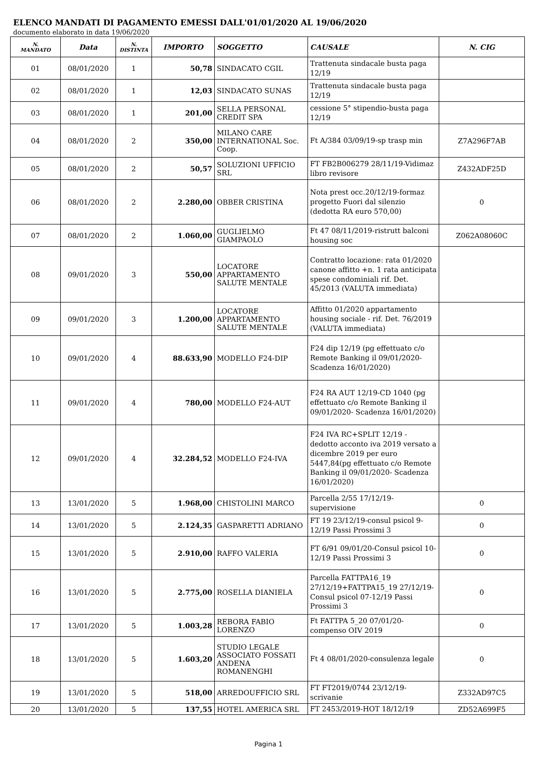ELENCO MANDATI DI PAGAMENTO EMESSI DALL'01/01/2020 AL 19/06/2020
documento elaborato in data 19/06/2020
| N. MANDATO | Data | N. DISTINTA | IMPORTO | SOGGETTO | CAUSALE | N. CIG |
| --- | --- | --- | --- | --- | --- | --- |
| 01 | 08/01/2020 | 1 | 50,78 | SINDACATO CGIL | Trattenuta sindacale busta paga 12/19 | |
| 02 | 08/01/2020 | 1 | 12,03 | SINDACATO SUNAS | Trattenuta sindacale busta paga 12/19 | |
| 03 | 08/01/2020 | 1 | 201,00 | SELLA PERSONAL CREDIT SPA | cessione 5° stipendio-busta paga 12/19 | |
| 04 | 08/01/2020 | 2 | 350,00 | MILANO CARE INTERNATIONAL Soc. Coop. | Ft A/384 03/09/19-sp trasp min | Z7A296F7AB |
| 05 | 08/01/2020 | 2 | 50,57 | SOLUZIONI UFFICIO SRL | FT FB2B006279 28/11/19-Vidimaz libro revisore | Z432ADF25D |
| 06 | 08/01/2020 | 2 | 2.280,00 | OBBER CRISTINA | Nota prest occ.20/12/19-formaz progetto Fuori dal silenzio (dedotta RA euro 570,00) | 0 |
| 07 | 08/01/2020 | 2 | 1.060,00 | GUGLIELMO GIAMPAOLO | Ft 47 08/11/2019-ristrutt balconi housing soc | Z062A08060C |
| 08 | 09/01/2020 | 3 | 550,00 | LOCATORE APPARTAMENTO SALUTE MENTALE | Contratto locazione: rata 01/2020 canone affitto +n. 1 rata anticipata spese condominiali rif. Det. 45/2013 (VALUTA immediata) | |
| 09 | 09/01/2020 | 3 | 1.200,00 | LOCATORE APPARTAMENTO SALUTE MENTALE | Affitto 01/2020 appartamento housing sociale - rif. Det. 76/2019 (VALUTA immediata) | |
| 10 | 09/01/2020 | 4 | 88.633,90 | MODELLO F24-DIP | F24 dip 12/19 (pg effettuato c/o Remote Banking il 09/01/2020- Scadenza 16/01/2020) | |
| 11 | 09/01/2020 | 4 | 780,00 | MODELLO F24-AUT | F24 RA AUT 12/19-CD 1040 (pg effettuato c/o Remote Banking il 09/01/2020- Scadenza 16/01/2020) | |
| 12 | 09/01/2020 | 4 | 32.284,52 | MODELLO F24-IVA | F24 IVA RC+SPLIT 12/19 - dedotto acconto iva 2019 versato a dicembre 2019 per euro 5447,84(pg effettuato c/o Remote Banking il 09/01/2020- Scadenza 16/01/2020) | |
| 13 | 13/01/2020 | 5 | 1.968,00 | CHISTOLINI MARCO | Parcella 2/55 17/12/19-supervisione | 0 |
| 14 | 13/01/2020 | 5 | 2.124,35 | GASPARETTI ADRIANO | FT 19 23/12/19-consul psicol 9-12/19 Passi Prossimi 3 | 0 |
| 15 | 13/01/2020 | 5 | 2.910,00 | RAFFO VALERIA | FT 6/91 09/01/20-Consul psicol 10-12/19 Passi Prossimi 3 | 0 |
| 16 | 13/01/2020 | 5 | 2.775,00 | ROSELLA DIANIELA | Parcella FATTPA16_19 27/12/19+FATTPA15_19 27/12/19-Consul psicol 07-12/19 Passi Prossimi 3 | 0 |
| 17 | 13/01/2020 | 5 | 1.003,28 | REBORA FABIO LORENZO | Ft FATTPA 5_20 07/01/20-compenso OIV 2019 | 0 |
| 18 | 13/01/2020 | 5 | 1.603,20 | STUDIO LEGALE ASSOCIATO FOSSATI ANDENA ROMANENGHI | Ft 4 08/01/2020-consulenza legale | 0 |
| 19 | 13/01/2020 | 5 | 518,00 | ARREDOUFFICIO SRL | FT FT2019/0744 23/12/19-scrivanie | Z332AD97C5 |
| 20 | 13/01/2020 | 5 | 137,55 | HOTEL AMERICA SRL | FT 2453/2019-HOT 18/12/19 | ZD52A699F5 |
Pagina 1